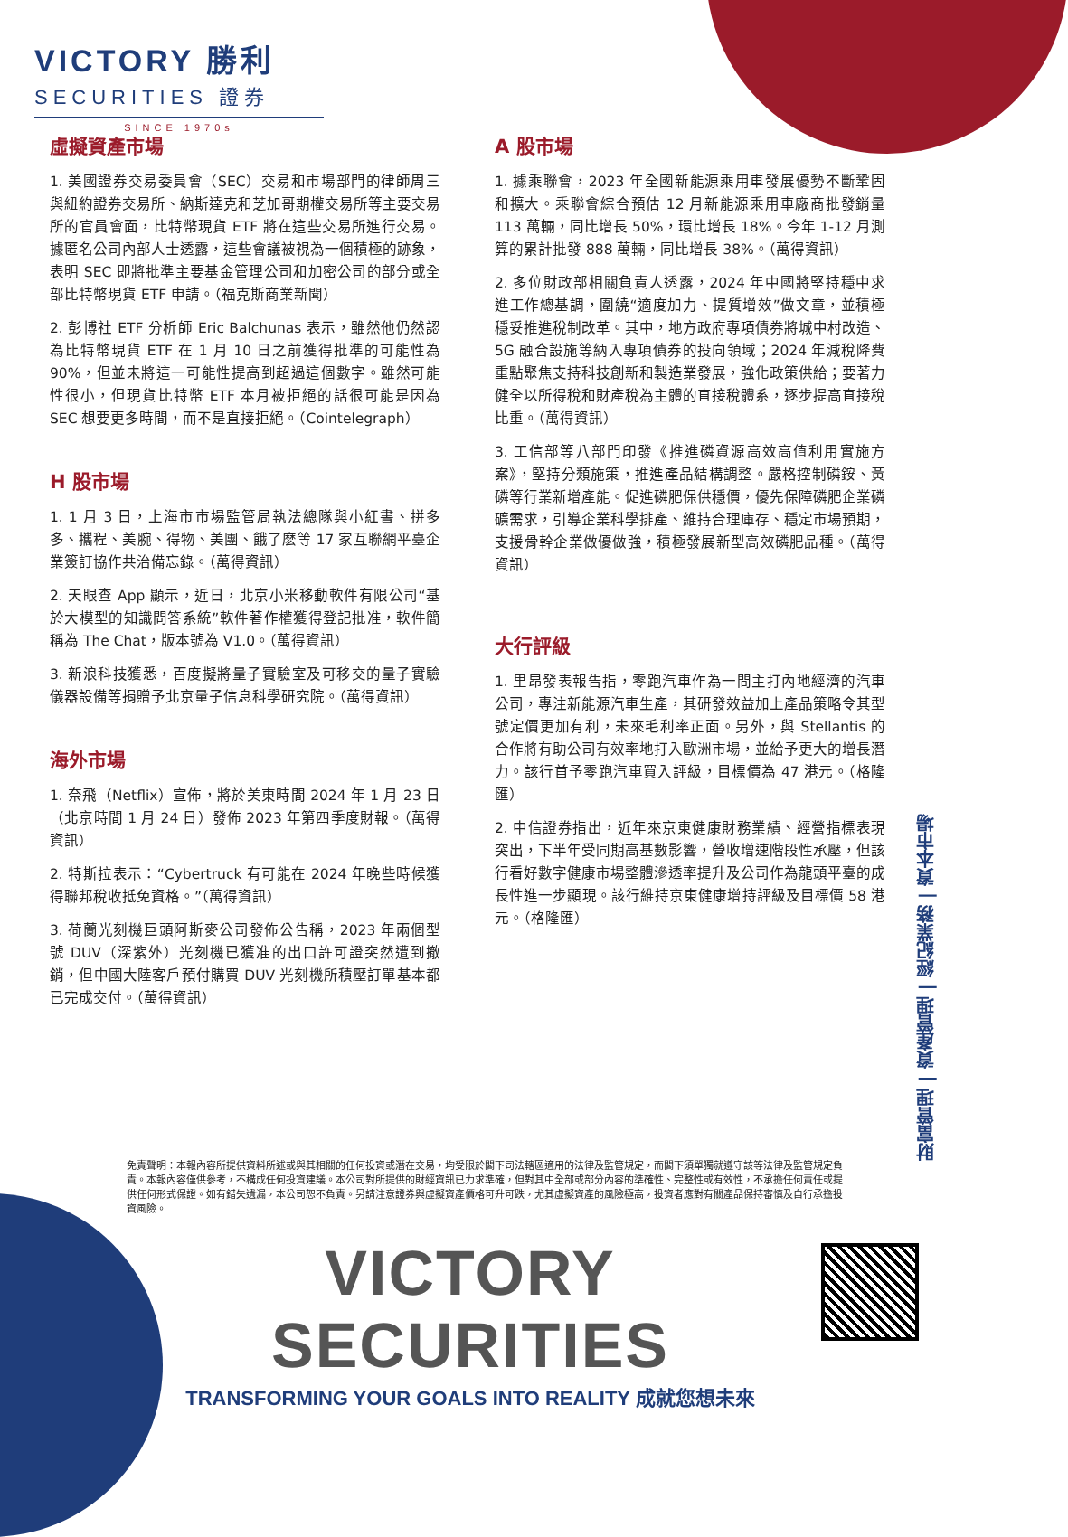VICTORY 勝利
SECURITIES 證券
SINCE 1970s
虛擬資產市場
1. 美國證券交易委員會（SEC）交易和市場部門的律師周三與紐約證券交易所、納斯達克和芝加哥期權交易所等主要交易所的官員會面，比特幣現貨 ETF 將在這些交易所進行交易。據匿名公司內部人士透露，這些會議被視為一個積極的跡象，表明 SEC 即將批準主要基金管理公司和加密公司的部分或全部比特幣現貨 ETF 申請。（福克斯商業新聞）
2. 彭博社 ETF 分析師 Eric Balchunas 表示，雖然他仍然認為比特幣現貨 ETF 在 1 月 10 日之前獲得批準的可能性為 90%，但並未將這一可能性提高到超過這個數字。雖然可能性很小，但現貨比特幣 ETF 本月被拒絕的話很可能是因為 SEC 想要更多時間，而不是直接拒絕。（Cointelegraph）
H 股市場
1. 1 月 3 日，上海市市場監管局執法總隊與小紅書、拼多多、攜程、美腕、得物、美團、餓了麽等 17 家互聯網平臺企業簽訂協作共治備忘錄。（萬得資訊）
2. 天眼查 App 顯示，近日，北京小米移動軟件有限公司“基於大模型的知識問答系統”軟件著作權獲得登記批准，軟件簡稱為 The Chat，版本號為 V1.0。（萬得資訊）
3. 新浪科技獲悉，百度擬將量子實驗室及可移交的量子實驗儀器設備等捐贈予北京量子信息科學研究院。（萬得資訊）
海外市場
1. 奈飛（Netflix）宣佈，將於美東時間 2024 年 1 月 23 日（北京時間 1 月 24 日）發佈 2023 年第四季度財報。（萬得資訊）
2. 特斯拉表示：“Cybertruck 有可能在 2024 年晚些時候獲得聯邦稅收抵免資格。”（萬得資訊）
3. 荷蘭光刻機巨頭阿斯麥公司發佈公告稱，2023 年兩個型號 DUV（深紫外）光刻機已獲准的出口許可證突然遭到撤銷，但中國大陸客戶預付購買 DUV 光刻機所積壓訂單基本都已完成交付。（萬得資訊）
A 股市場
1. 據乘聯會，2023 年全國新能源乘用車發展優勢不斷鞏固和擴大。乘聯會綜合預估 12 月新能源乘用車廠商批發銷量 113 萬輛，同比增長 50%，環比增長 18%。今年 1-12 月測算的累計批發 888 萬輛，同比增長 38%。（萬得資訊）
2. 多位財政部相關負責人透露，2024 年中國將堅持穩中求進工作總基調，圍繞“適度加力、提質增效”做文章，並積極穩妥推進稅制改革。其中，地方政府專項債券將城中村改造、5G 融合設施等納入專項債券的投向領域；2024 年減稅降費重點聚焦支持科技創新和製造業發展，強化政策供給；要著力健全以所得稅和財產稅為主體的直接稅體系，逐步提高直接稅比重。（萬得資訊）
3. 工信部等八部門印發《推進磷資源高效高值利用實施方案》，堅持分類施策，推進產品結構調整。嚴格控制磷銨、黃磷等行業新增產能。促進磷肥保供穩價，優先保障磷肥企業磷礦需求，引導企業科學排產、維持合理庫存、穩定市場預期，支援骨幹企業做優做強，積極發展新型高效磷肥品種。（萬得資訊）
大行評級
1. 里昂發表報告指，零跑汽車作為一間主打內地經濟的汽車公司，專注新能源汽車生產，其研發效益加上產品策略令其型號定價更加有利，未來毛利率正面。另外，與 Stellantis 的合作將有助公司有效率地打入歐洲市場，並給予更大的增長潛力。該行首予零跑汽車買入評級，目標價為 47 港元。（格隆匯）
2. 中信證券指出，近年來京東健康財務業績、經營指標表現突出，下半年受同期高基數影響，營收增速階段性承壓，但該行看好數字健康市場整體滲透率提升及公司作為龍頭平臺的成長性進一步顯現。該行維持京東健康增持評級及目標價 58 港元。（格隆匯）
財富管理 | 資產管理 | 經紀業務 | 資本市場
免責聲明：本報內容所提供資料所述或與其相關的任何投資或潛在交易，均受限於閣下司法轄區適用的法律及監管規定，而閣下須單獨就遵守該等法律及監管規定負責。本報內容僅供參考，不構成任何投資建議。本公司對所提供的財經資訊已力求準確，但對其中全部或部分內容的準確性、完整性或有效性，不承擔任何責任或提供任何形式保證。如有錯失遺漏，本公司恕不負責。另請注意證券與虛擬資產價格可升可跌，尤其虛擬資產的風險極高，投資者應對有關產品保持審慎及自行承擔投資風險。
VICTORY SECURITIES
TRANSFORMING YOUR GOALS INTO REALITY 成就您想未來